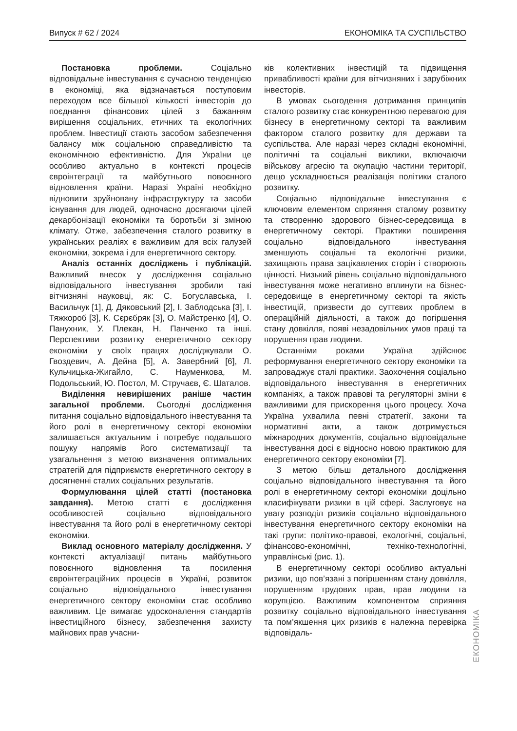Випуск # 62 / 2024 ЕКОНОМІКА ТА СУСПІЛЬСТВО
Постановка проблеми. Соціально відповідальне інвестування є сучасною тенденцією в економіці, яка відзначається поступовим переходом все більшої кількості інвесторів до поєднання фінансових цілей з бажанням вирішення соціальних, етичних та екологічних проблем. Інвестиції стають засобом забезпечення балансу між соціальною справедливістю та економічною ефективністю. Для України це особливо актуально в контексті процесів євроінтеграції та майбутнього повоєнного відновлення країни. Наразі Україні необхідно відновити зруйновану інфраструктуру та засоби існування для людей, одночасно досягаючи цілей декарбонізації економіки та боротьби зі зміною клімату. Отже, забезпечення сталого розвитку в українських реаліях є важливим для всіх галузей економіки, зокрема і для енергетичного сектору.
Аналіз останніх досліджень і публікацій. Важливий внесок у дослідження соціально відповідального інвестування зробили такі вітчизняні науковці, як: С. Богуславська, І. Васильчук [1], Д. Дяковський [2], І. Заблодська [3], І. Тяжкороб [3], К. Сєрєбряк [3], О. Майстренко [4], О. Панухник, У. Плекан, Н. Панченко та інші. Перспективи розвитку енергетичного сектору економіки у своїх працях досліджували О. Гвоздевич, А. Дейна [5], А. Завербний [6], Л. Кульчицька-Жигайло, С. Науменкова, М. Подольський, Ю. Постол, М. Стручаєв, Є. Шаталов.
Виділення невирішених раніше частин загальної проблеми. Сьогодні дослідження питання соціально відповідального інвестування та його ролі в енергетичному секторі економіки залишається актуальним і потребує подальшого пошуку напрямів його систематизації та узагальнення з метою визначення оптимальних стратегій для підприємств енергетичного сектору в досягненні сталих соціальних результатів.
Формулювання цілей статті (постановка завдання). Метою статті є дослідження особливостей соціально відповідального інвестування та його ролі в енергетичному секторі економіки.
Виклад основного матеріалу дослідження. У контексті актуалізації питань майбутнього повоєнного відновлення та посилення євроінтеграційних процесів в Україні, розвиток соціально відповідального інвестування енергетичного сектору економіки стає особливо важливим. Це вимагає удосконалення стандартів інвестиційного бізнесу, забезпечення захисту майнових прав учасни-
ків колективних інвестицій та підвищення привабливості країни для вітчизняних і зарубіжних інвесторів.
В умовах сьогодення дотримання принципів сталого розвитку стає конкурентною перевагою для бізнесу в енергетичному секторі та важливим фактором сталого розвитку для держави та суспільства. Але наразі через складні економічні, політичні та соціальні виклики, включаючи військову агресію та окупацію частини території, дещо ускладнюється реалізація політики сталого розвитку.
Соціально відповідальне інвестування є ключовим елементом сприяння сталому розвитку та створенню здорового бізнес-середовища в енергетичному секторі. Практики поширення соціально відповідального інвестування зменшують соціальні та екологічні ризики, захищають права зацікавлених сторін і створюють цінності. Низький рівень соціально відповідального інвестування може негативно вплинути на бізнес-середовище в енергетичному секторі та якість інвестицій, призвести до суттєвих проблем в операційній діяльності, а також до погіршення стану довкілля, появі незадовільних умов праці та порушення прав людини.
Останніми роками Україна здійснює реформування енергетичного сектору економіки та запроваджує сталі практики. Заохочення соціально відповідального інвестування в енергетичних компаніях, а також правові та регуляторні зміни є важливими для прискорення цього процесу. Хоча Україна ухвалила певні стратегії, закони та нормативні акти, а також дотримується міжнародних документів, соціально відповідальне інвестування досі є відносно новою практикою для енергетичного сектору економіки [7].
З метою більш детального дослідження соціально відповідального інвестування та його ролі в енергетичному секторі економіки доцільно класифікувати ризики в цій сфері. Заслуговує на увагу розподіл ризиків соціально відповідального інвестування енергетичного сектору економіки на такі групи: політико-правові, екологічні, соціальні, фінансово-економічні, техніко-технологічні, управлінські (рис. 1).
В енергетичному секторі особливо актуальні ризики, що пов’язані з погіршенням стану довкілля, порушенням трудових прав, прав людини та корупцією. Важливим компонентом сприяння розвитку соціально відповідального інвестування та пом’якшення цих ризиків є належна перевірка відповідаль-
ЕКОНОМІКА